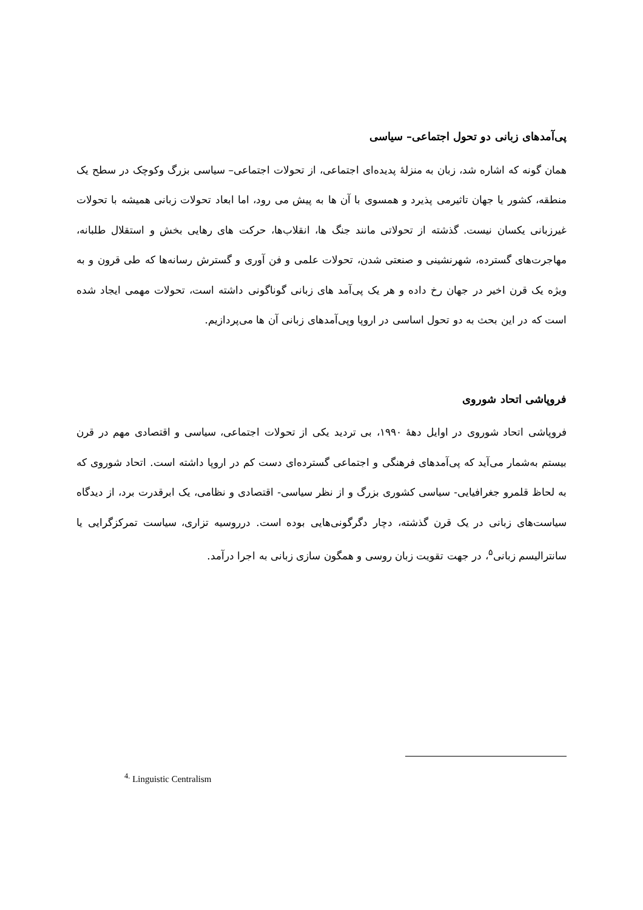پی‌آمدهای زبانی دو تحول اجتماعی– سیاسی
همان گونه که اشاره شد، زبان به منزلهٔ پدیده‌ای اجتماعی، از تحولات اجتماعی– سیاسی بزرگ وکوچک در سطح یک منطقه، کشور یا جهان تاثیرمی پذیرد و همسوی با آن ها به پیش می رود، اما ابعاد تحولات زبانی همیشه با تحولات غیرزبانی یکسان نیست. گذشته از تحولاتی مانند جنگ ها، انقلاب‌ها، حرکت های رهایی بخش و استقلال طلبانه، مهاجرت‌های گسترده، شهرنشینی و صنعتی شدن، تحولات علمی و فن آوری و گسترش رسانه‌ها که طی قرون و به ویژه یک قرن اخیر در جهان رخ داده و هر یک پی‌آمد های زبانی گوناگونی داشته است، تحولات مهمی ایجاد شده است که در این بحث به دو تحول اساسی در اروپا وپی‌آمدهای زبانی آن ها می‌پردازیم.
فروپاشی اتحاد شوروی
فروپاشی اتحاد شوروی در اوایل دههٔ ۱۹۹۰، بی تردید یکی از تحولات اجتماعی، سیاسی و اقتصادی مهم در قرن بیستم به‌شمار می‌آید که پی‌آمدهای فرهنگی و اجتماعی گسترده‌ای دست کم در اروپا داشته است. اتحاد شوروی که به لحاظ قلمرو جغرافیایی- سیاسی کشوری بزرگ و از نظر سیاسی- اقتصادی و نظامی، یک ابرقدرت برد، از دیدگاه سیاست‌های زبانی در یک قرن گذشته، دچار دگرگونی‌هایی بوده است. درروسیه تزاری، سیاست تمرکزگرایی یا سانترالیسم زبانی<sup>۵</sup>، در جهت تقویت زبان روسی و همگون سازی زبانی به اجرا درآمد.
<sup>4.</sup> Linguistic Centralism